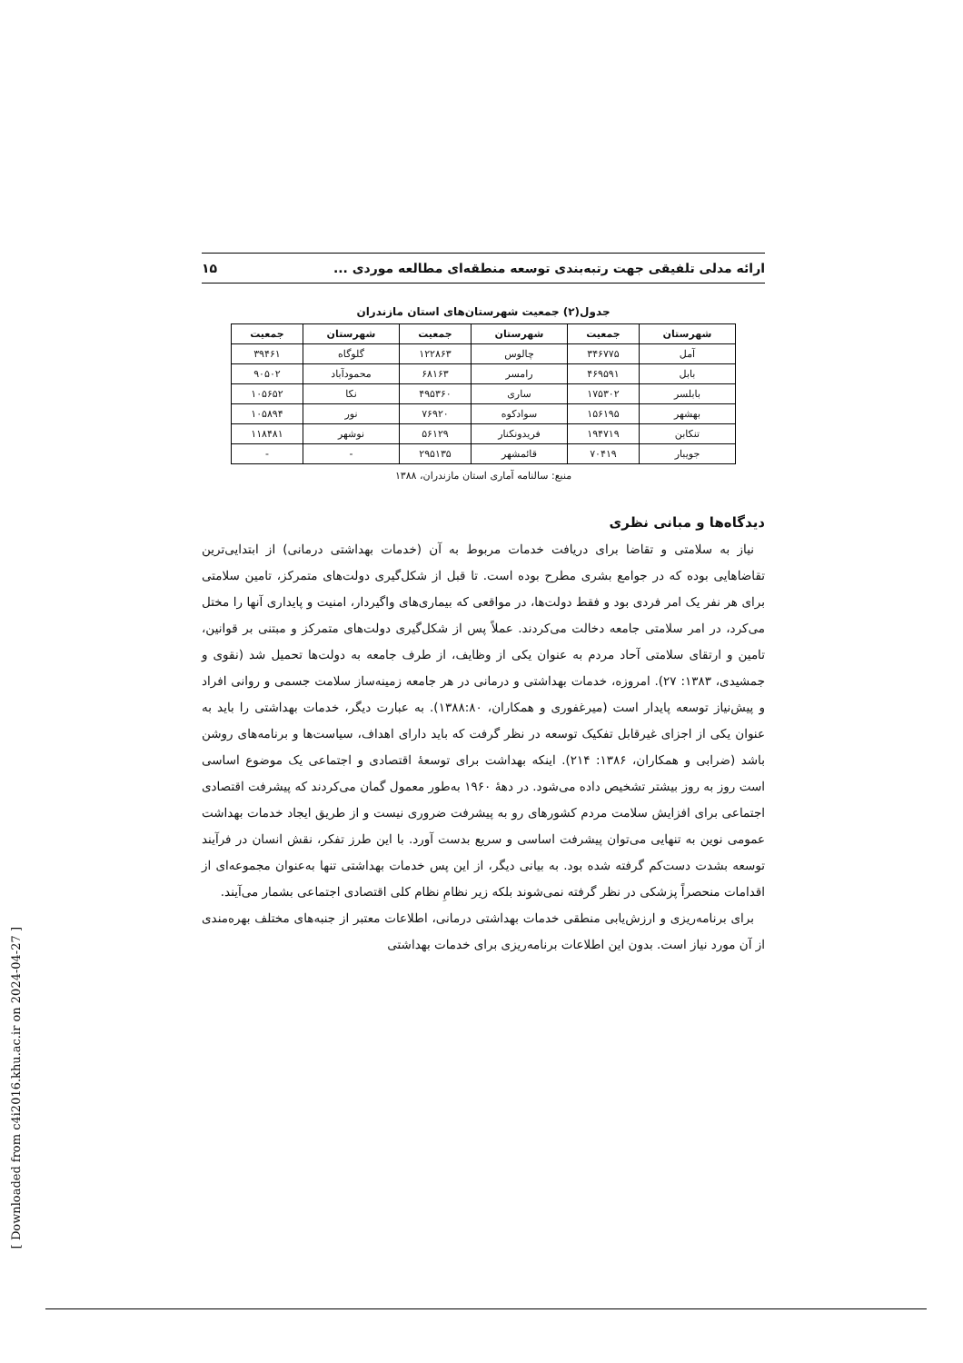ارائه مدلی تلفیقی جهت رتبه‌بندی توسعه منطقه‌ای مطالعه موردی ... ۱۵
جدول(۲) جمعیت شهرستان‌های استان مازندران
| شهرستان | جمعیت | شهرستان | جمعیت | شهرستان | جمعیت |
| --- | --- | --- | --- | --- | --- |
| آمل | ۳۴۶۷۷۵ | چالوس | ۱۲۲۸۶۳ | گلوگاه | ۳۹۴۶۱ |
| بابل | ۴۶۹۵۹۱ | رامسر | ۶۸۱۶۳ | محمودآباد | ۹۰۵۰۲ |
| بابلسر | ۱۷۵۳۰۲ | ساری | ۴۹۵۳۶۰ | نکا | ۱۰۵۶۵۲ |
| بهشهر | ۱۵۶۱۹۵ | سوادکوه | ۷۶۹۲۰ | نور | ۱۰۵۸۹۴ |
| تنکابن | ۱۹۴۷۱۹ | فریدونکنار | ۵۶۱۲۹ | نوشهر | ۱۱۸۴۸۱ |
| جویبار | ۷۰۴۱۹ | قائمشهر | ۲۹۵۱۳۵ | - | - |
منبع: سالنامه آماری استان مازندران، ۱۳۸۸
دیدگاه‌ها و مبانی نظری
نیاز به سلامتی و تقاضا برای دریافت خدمات مربوط به آن (خدمات بهداشتی درمانی) از ابتدایی‌ترین تقاضاهایی بوده که در جوامع بشری مطرح بوده است. تا قبل از شکل‌گیری دولت‌های متمرکز، تامین سلامتی برای هر نفر یک امر فردی بود و فقط دولت‌ها، در مواقعی که بیماری‌های واگیردار، امنیت و پایداری آنها را مختل می‌کرد، در امر سلامتی جامعه دخالت می‌کردند. عملاً پس از شکل‌گیری دولت‌های متمرکز و مبتنی بر قوانین، تامین و ارتقای سلامتی آحاد مردم به عنوان یکی از وظایف، از طرف جامعه به دولت‌ها تحمیل شد (نقوی و جمشیدی، ۱۳۸۳: ۲۷). امروزه، خدمات بهداشتی و درمانی در هر جامعه زمینه‌ساز سلامت جسمی و روانی افراد و پیش‌نیاز توسعه پایدار است (میرغفوری و همکاران، ۱۳۸۸:۸۰). به عبارت دیگر، خدمات بهداشتی را باید به عنوان یکی از اجزای غیرقابل تفکیک توسعه در نظر گرفت که باید دارای اهداف، سیاست‌ها و برنامه‌های روشن باشد (ضرابی و همکاران، ۱۳۸۶: ۲۱۴). اینکه بهداشت برای توسعهٔ اقتصادی و اجتماعی یک موضوع اساسی است روز به روز بیشتر تشخیص داده می‌شود. در دههٔ ۱۹۶۰ به‌طور معمول گمان می‌کردند که پیشرفت اقتصادی اجتماعی برای افزایش سلامت مردم کشورهای رو به پیشرفت ضروری نیست و از طریق ایجاد خدمات بهداشت عمومی نوین به تنهایی می‌توان پیشرفت اساسی و سریع بدست آورد. با این طرز تفکر، نقش انسان در فرآیند توسعه بشدت دست‌کم گرفته شده بود. به بیانی دیگر، از این پس خدمات بهداشتی تنها به‌عنوان مجموعه‌ای از اقدامات منحصراً پزشکی در نظر گرفته نمی‌شوند بلکه زیر نظامِ نظام کلی اقتصادی اجتماعی بشمار می‌آیند.
برای برنامه‌ریزی و ارزش‌یابی منطقی خدمات بهداشتی درمانی، اطلاعات معتبر از جنبه‌های مختلف بهره‌مندی از آن مورد نیاز است. بدون این اطلاعات برنامه‌ریزی برای خدمات بهداشتی
[ Downloaded from c4i2016.khu.ac.ir on 2024-04-27 ]